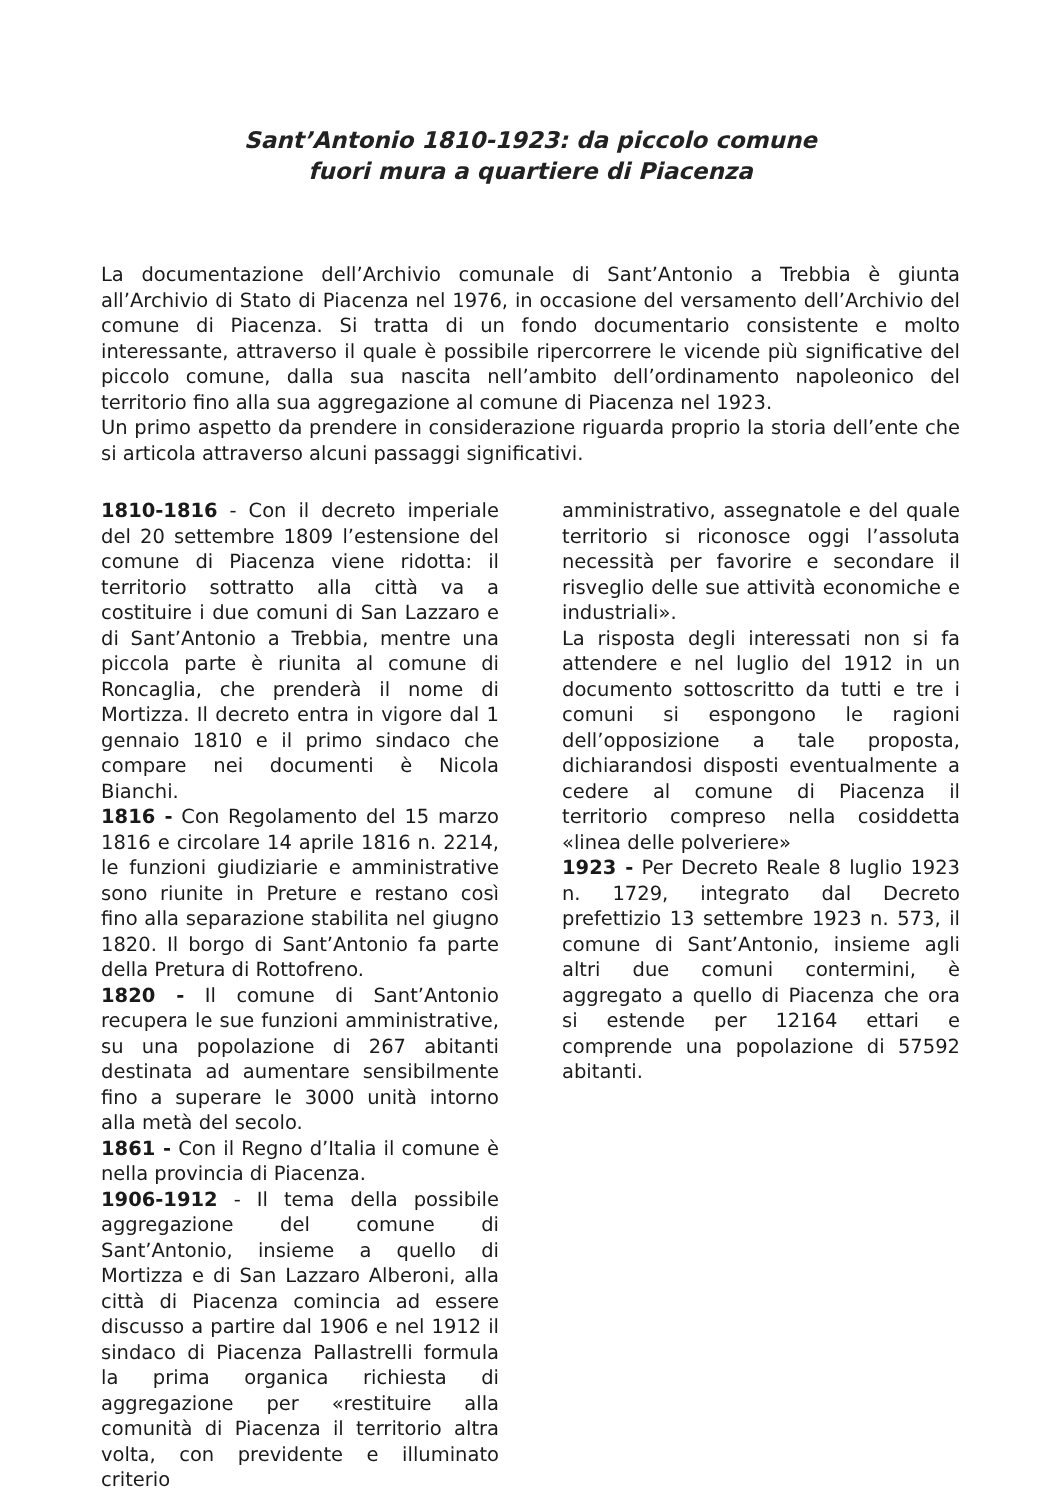Sant’Antonio 1810-1923: da piccolo comune
fuori mura a quartiere di Piacenza
La documentazione dell’Archivio comunale di Sant’Antonio a Trebbia è giunta all’Archivio di Stato di Piacenza nel 1976, in occasione del versamento dell’Archivio del comune di Piacenza. Si tratta di un fondo documentario consistente e molto interessante, attraverso il quale è possibile ripercorrere le vicende più significative del piccolo comune, dalla sua nascita nell’ambito dell’ordinamento napoleonico del territorio fino alla sua aggregazione al comune di Piacenza nel 1923.
Un primo aspetto da prendere in considerazione riguarda proprio la storia dell’ente che si articola attraverso alcuni passaggi significativi.
1810-1816 - Con il decreto imperiale del 20 settembre 1809 l’estensione del comune di Piacenza viene ridotta: il territorio sottratto alla città va a costituire i due comuni di San Lazzaro e di Sant’Antonio a Trebbia, mentre una piccola parte è riunita al comune di Roncaglia, che prenderà il nome di Mortizza. Il decreto entra in vigore dal 1 gennaio 1810 e il primo sindaco che compare nei documenti è Nicola Bianchi.
1816 - Con Regolamento del 15 marzo 1816 e circolare 14 aprile 1816 n. 2214, le funzioni giudiziarie e amministrative sono riunite in Preture e restano così fino alla separazione stabilita nel giugno 1820. Il borgo di Sant’Antonio fa parte della Pretura di Rottofreno.
1820 - Il comune di Sant’Antonio recupera le sue funzioni amministrative, su una popolazione di 267 abitanti destinata ad aumentare sensibilmente fino a superare le 3000 unità intorno alla metà del secolo.
1861 - Con il Regno d’Italia il comune è nella provincia di Piacenza.
1906-1912 - Il tema della possibile aggregazione del comune di Sant’Antonio, insieme a quello di Mortizza e di San Lazzaro Alberoni, alla città di Piacenza comincia ad essere discusso a partire dal 1906 e nel 1912 il sindaco di Piacenza Pallastrelli formula la prima organica richiesta di aggregazione per «restituire alla comunità di Piacenza il territorio altra volta, con previdente e illuminato criterio
amministrativo, assegnatole e del quale territorio si riconosce oggi l’assoluta necessità per favorire e secondare il risveglio delle sue attività economiche e industriali».
La risposta degli interessati non si fa attendere e nel luglio del 1912 in un documento sottoscritto da tutti e tre i comuni si espongono le ragioni dell’opposizione a tale proposta, dichiarandosi disposti eventualmente a cedere al comune di Piacenza il territorio compreso nella cosiddetta «linea delle polveriere»
1923 - Per Decreto Reale 8 luglio 1923 n. 1729, integrato dal Decreto prefettizio 13 settembre 1923 n. 573, il comune di Sant’Antonio, insieme agli altri due comuni contermini, è aggregato a quello di Piacenza che ora si estende per 12164 ettari e comprende una popolazione di 57592 abitanti.